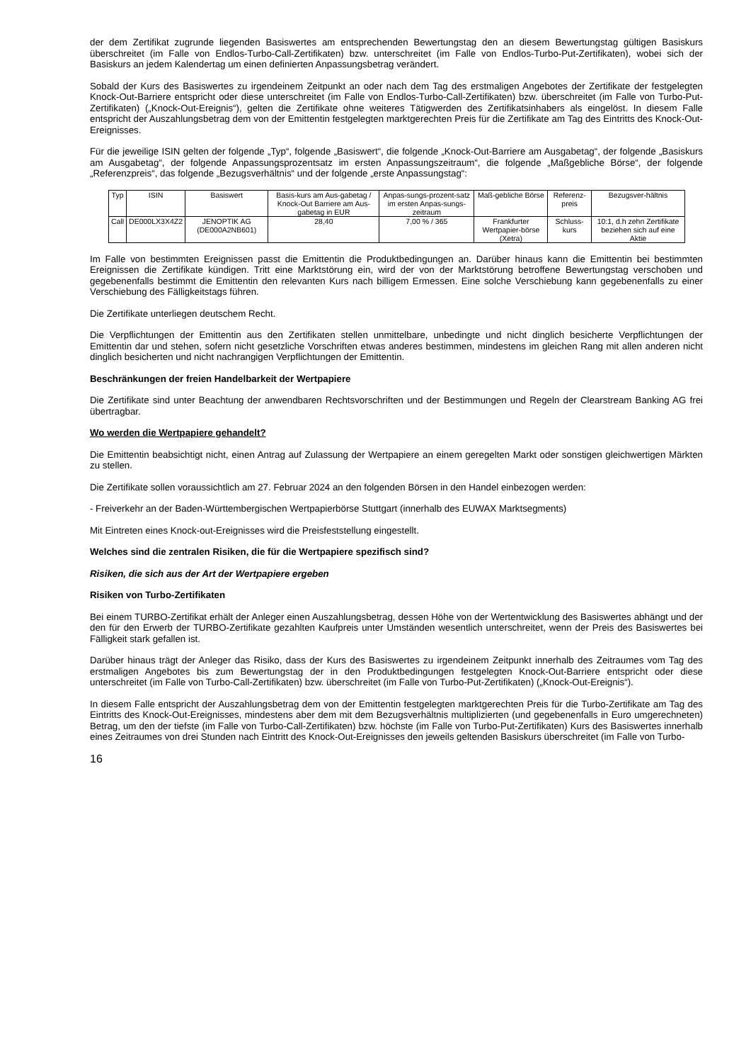der dem Zertifikat zugrunde liegenden Basiswertes am entsprechenden Bewertungstag den an diesem Bewertungstag gültigen Basiskurs überschreitet (im Falle von Endlos-Turbo-Call-Zertifikaten) bzw. unterschreitet (im Falle von Endlos-Turbo-Put-Zertifikaten), wobei sich der Basiskurs an jedem Kalendertag um einen definierten Anpassungsbetrag verändert.
Sobald der Kurs des Basiswertes zu irgendeinem Zeitpunkt an oder nach dem Tag des erstmaligen Angebotes der Zertifikate der festgelegten Knock-Out-Barriere entspricht oder diese unterschreitet (im Falle von Endlos-Turbo-Call-Zertifikaten) bzw. überschreitet (im Falle von Turbo-Put-Zertifikaten) („Knock-Out-Ereignis“), gelten die Zertifikate ohne weiteres Tätigwerden des Zertifikatsinhabers als eingelöst. In diesem Falle entspricht der Auszahlungsbetrag dem von der Emittentin festgelegten marktgerechten Preis für die Zertifikate am Tag des Eintritts des Knock-Out-Ereignisses.
Für die jeweilige ISIN gelten der folgende „Typ“, folgende „Basiswert“, die folgende „Knock-Out-Barriere am Ausgabetag“, der folgende „Basiskurs am Ausgabetag“, der folgende Anpassungsprozentsatz im ersten Anpassungszeitraum“, die folgende „Maßgebliche Börse“, der folgende „Referenzpreis“, das folgende „Bezugsverhältnis“ und der folgende „erste Anpassungstag“:
| Typ | ISIN | Basiswert | Basis-kurs am Aus-gabetag / Knock-Out Barriere am Aus-gabetag in EUR | Anpas-sungs-prozent-satz im ersten Anpas-sungs-zeitraum | Maß-gebliche Börse | Referenz-preis | Bezugsver-hältnis |
| --- | --- | --- | --- | --- | --- | --- | --- |
| Call | DE000LX3X4Z2 | JENOPTIK AG (DE000A2NB601) | 28,40 | 7,00 % / 365 | Frankfurter Wertpapier-börse (Xetra) | Schluss-kurs | 10:1, d.h zehn Zertifikate beziehen sich auf eine Aktie |
Im Falle von bestimmten Ereignissen passt die Emittentin die Produktbedingungen an. Darüber hinaus kann die Emittentin bei bestimmten Ereignissen die Zertifikate kündigen. Tritt eine Marktstörung ein, wird der von der Marktstörung betroffene Bewertungstag verschoben und gegebenenfalls bestimmt die Emittentin den relevanten Kurs nach billigem Ermessen. Eine solche Verschiebung kann gegebenenfalls zu einer Verschiebung des Fälligkeitstags führen.
Die Zertifikate unterliegen deutschem Recht.
Die Verpflichtungen der Emittentin aus den Zertifikaten stellen unmittelbare, unbedingte und nicht dinglich besicherte Verpflichtungen der Emittentin dar und stehen, sofern nicht gesetzliche Vorschriften etwas anderes bestimmen, mindestens im gleichen Rang mit allen anderen nicht dinglich besicherten und nicht nachrangigen Verpflichtungen der Emittentin.
Beschränkungen der freien Handelbarkeit der Wertpapiere
Die Zertifikate sind unter Beachtung der anwendbaren Rechtsvorschriften und der Bestimmungen und Regeln der Clearstream Banking AG frei übertragbar.
Wo werden die Wertpapiere gehandelt?
Die Emittentin beabsichtigt nicht, einen Antrag auf Zulassung der Wertpapiere an einem geregelten Markt oder sonstigen gleichwertigen Märkten zu stellen.
Die Zertifikate sollen voraussichtlich am 27. Februar 2024 an den folgenden Börsen in den Handel einbezogen werden:
- Freiverkehr an der Baden-Württembergischen Wertpapierbörse Stuttgart (innerhalb des EUWAX Marktsegments)
Mit Eintreten eines Knock-out-Ereignisses wird die Preisfeststellung eingestellt.
Welches sind die zentralen Risiken, die für die Wertpapiere spezifisch sind?
Risiken, die sich aus der Art der Wertpapiere ergeben
Risiken von Turbo-Zertifikaten
Bei einem TURBO-Zertifikat erhält der Anleger einen Auszahlungsbetrag, dessen Höhe von der Wertentwicklung des Basiswertes abhängt und der den für den Erwerb der TURBO-Zertifikate gezahlten Kaufpreis unter Umständen wesentlich unterschreitet, wenn der Preis des Basiswertes bei Fälligkeit stark gefallen ist.
Darüber hinaus trägt der Anleger das Risiko, dass der Kurs des Basiswertes zu irgendeinem Zeitpunkt innerhalb des Zeitraumes vom Tag des erstmaligen Angebotes bis zum Bewertungstag der in den Produktbedingungen festgelegten Knock-Out-Barriere entspricht oder diese unterschreitet (im Falle von Turbo-Call-Zertifikaten) bzw. überschreitet (im Falle von Turbo-Put-Zertifikaten) („Knock-Out-Ereignis“).
In diesem Falle entspricht der Auszahlungsbetrag dem von der Emittentin festgelegten marktgerechten Preis für die Turbo-Zertifikate am Tag des Eintritts des Knock-Out-Ereignisses, mindestens aber dem mit dem Bezugsverhältnis multiplizierten (und gegebenenfalls in Euro umgerechneten) Betrag, um den der tiefste (im Falle von Turbo-Call-Zertifikaten) bzw. höchste (im Falle von Turbo-Put-Zertifikaten) Kurs des Basiswertes innerhalb eines Zeitraumes von drei Stunden nach Eintritt des Knock-Out-Ereignisses den jeweils geltenden Basiskurs überschreitet (im Falle von Turbo-
16